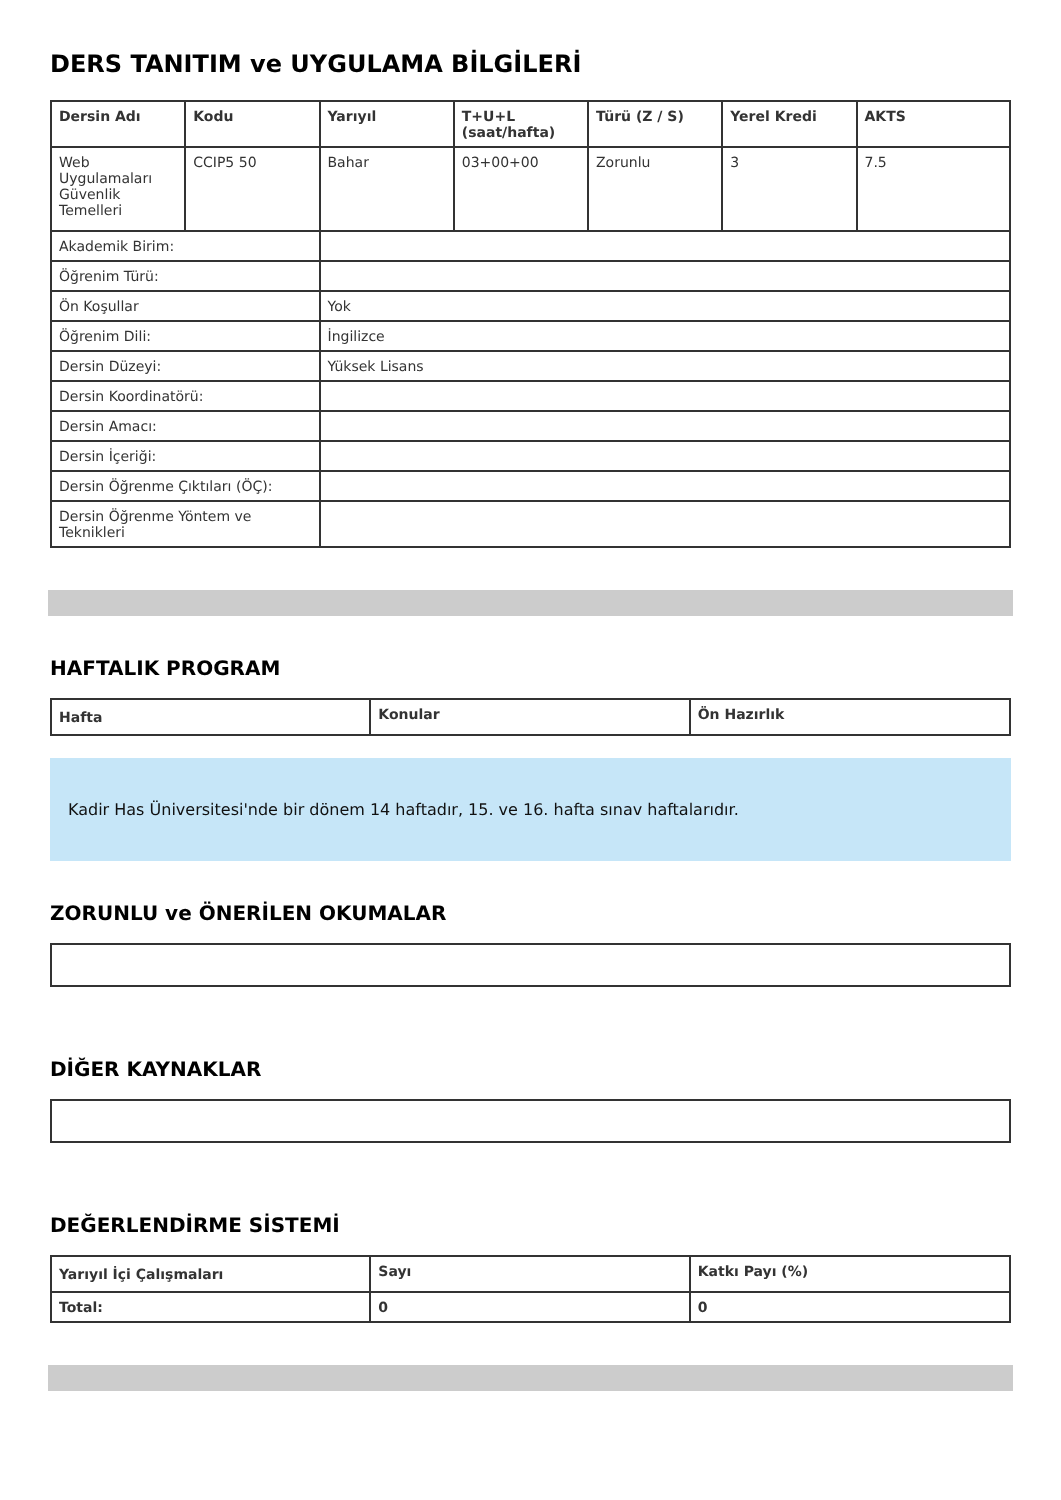DERS TANITIM ve UYGULAMA BİLGİLERİ
| Dersin Adı | Kodu | Yarıyıl | T+U+L (saat/hafta) | Türü (Z / S) | Yerel Kredi | AKTS |
| --- | --- | --- | --- | --- | --- | --- |
| Web Uygulamaları Güvenlik Temelleri | CCIP5 50 | Bahar | 03+00+00 | Zorunlu | 3 | 7.5 |
| Akademik Birim: | | | | | | |
| Öğrenim Türü: | | | | | | |
| Ön Koşullar | | Yok | | | | |
| Öğrenim Dili: | | İngilizce | | | | |
| Dersin Düzeyi: | | Yüksek Lisans | | | | |
| Dersin Koordinatörü: | | | | | | |
| Dersin Amacı: | | | | | | |
| Dersin İçeriği: | | | | | | |
| Dersin Öğrenme Çıktıları (ÖÇ): | | | | | | |
| Dersin Öğrenme Yöntem ve Teknikleri | | | | | | |
HAFTALIK PROGRAM
| Hafta | Konular | Ön Hazırlık |
| --- | --- | --- |
Kadir Has Üniversitesi'nde bir dönem 14 haftadır, 15. ve 16. hafta sınav haftalarıdır.
ZORUNLU ve ÖNERİLEN OKUMALAR
DİĞER KAYNAKLAR
DEĞERLENDİRME SİSTEMİ
| Yarıyıl İçi Çalışmaları | Sayı | Katkı Payı (%) |
| --- | --- | --- |
| Total: | 0 | 0 |